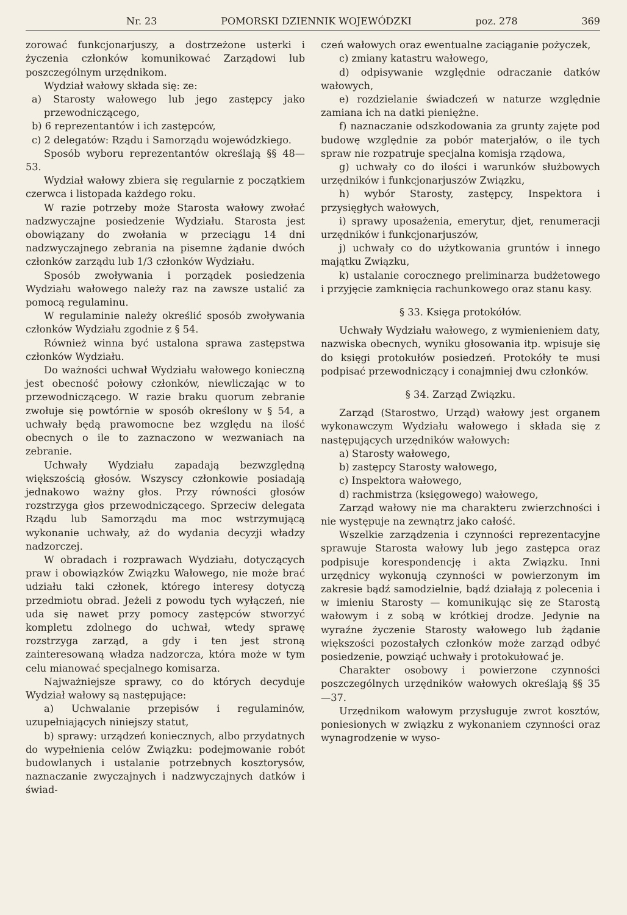Nr. 23 POMORSKI DZIENNIK WOJEWÓDZKI poz. 278 369
zorować funkcjonarjuszy, a dostrzeżone usterki i życzenia członków komunikować Zarządowi lub poszczególnym urzędnikom.
Wydział wałowy składa się: ze:
a) Starosty wałowego lub jego zastępcy jako przewodniczącego,
b) 6 reprezentantów i ich zastępców,
c) 2 delegatów: Rządu i Samorządu wojewódzkiego.
Sposób wyboru reprezentantów określają §§ 48—53.
Wydział wałowy zbiera się regularnie z początkiem czerwca i listopada każdego roku.
W razie potrzeby może Starosta wałowy zwołać nadzwyczajne posiedzenie Wydziału. Starosta jest obowiązany do zwołania w przeciągu 14 dni nadzwyczajnego zebrania na pisemne żądanie dwóch członków zarządu lub 1/3 członków Wydziału.
Sposób zwoływania i porządek posiedzenia Wydziału wałowego należy raz na zawsze ustalić za pomocą regulaminu.
W regulaminie należy określić sposób zwoływania członków Wydziału zgodnie z § 54.
Również winna być ustalona sprawa zastępstwa członków Wydziału.
Do ważności uchwał Wydziału wałowego konieczną jest obecność połowy członków, niewliczając w to przewodniczącego. W razie braku quorum zebranie zwołuje się powtórnie w sposób określony w § 54, a uchwały będą prawomocne bez względu na ilość obecnych o ile to zaznaczono w wezwaniach na zebranie.
Uchwały Wydziału zapadają bezwzględną większością głosów. Wszyscy członkowie posiadają jednakowo ważny głos. Przy równości głosów rozstrzyga głos przewodniczącego. Sprzeciw delegata Rządu lub Samorządu ma moc wstrzymującą wykonanie uchwały, aż do wydania decyzji władzy nadzorczej.
W obradach i rozprawach Wydziału, dotyczących praw i obowiązków Związku Wałowego, nie może brać udziału taki członek, którego interesy dotyczą przedmiotu obrad. Jeżeli z powodu tych wyłączeń, nie uda się nawet przy pomocy zastępców stworzyć kompletu zdolnego do uchwał, wtedy sprawę rozstrzyga zarząd, a gdy i ten jest stroną zainteresowaną władza nadzorcza, która może w tym celu mianować specjalnego komisarza.
Najważniejsze sprawy, co do których decyduje Wydział wałowy są następujące:
a) Uchwalanie przepisów i regulaminów, uzupełniających niniejszy statut,
b) sprawy: urządzeń koniecznych, albo przydatnych do wypełnienia celów Związku: podejmowanie robót budowlanych i ustalanie potrzebnych kosztorysów, naznaczanie zwyczajnych i nadzwyczajnych datków i świad-
czeń wałowych oraz ewentualne zaciąganie pożyczek,
c) zmiany katastru wałowego,
d) odpisywanie względnie odraczanie datków wałowych,
e) rozdzielanie świadczeń w naturze względnie zamiana ich na datki pieniężne.
f) naznaczanie odszkodowania za grunty zajęte pod budowę względnie za pobór materjałów, o ile tych spraw nie rozpatruje specjalna komisja rządowa,
g) uchwały co do ilości i warunków służbowych urzędników i funkcjonarjuszów Związku,
h) wybór Starosty, zastępcy, Inspektora i przysięgłych wałowych,
i) sprawy uposażenia, emerytur, djet, renumeracji urzędników i funkcjonarjuszów,
j) uchwały co do użytkowania gruntów i innego majątku Związku,
k) ustalanie corocznego preliminarza budżetowego i przyjęcie zamknięcia rachunkowego oraz stanu kasy.
§ 33. Księga protokółów.
Uchwały Wydziału wałowego, z wymienieniem daty, nazwiska obecnych, wyniku głosowania itp. wpisuje się do księgi protokułów posiedzeń. Protokóły te musi podpisać przewodniczący i conajmniej dwu członków.
§ 34. Zarząd Związku.
Zarząd (Starostwo, Urząd) wałowy jest organem wykonawczym Wydziału wałowego i składa się z następujących urzędników wałowych:
a) Starosty wałowego,
b) zastępcy Starosty wałowego,
c) Inspektora wałowego,
d) rachmistrza (księgowego) wałowego,
Zarząd wałowy nie ma charakteru zwierzchności i nie występuje na zewnątrz jako całość.
Wszelkie zarządzenia i czynności reprezentacyjne sprawuje Starosta wałowy lub jego zastępca oraz podpisuje korespondencję i akta Związku. Inni urzędnicy wykonują czynności w powierzonym im zakresie bądź samodzielnie, bądź działają z polecenia i w imieniu Starosty — komunikując się ze Starostą wałowym i z sobą w krótkiej drodze. Jedynie na wyraźne życzenie Starosty wałowego lub żądanie większości pozostałych członków może zarząd odbyć posiedzenie, powziąć uchwały i protokułować je.
Charakter osobowy i powierzone czynności poszczególnych urzędników wałowych określają §§ 35—37.
Urzędnikom wałowym przysługuje zwrot kosztów, poniesionych w związku z wykonaniem czynności oraz wynagrodzenie w wyso-